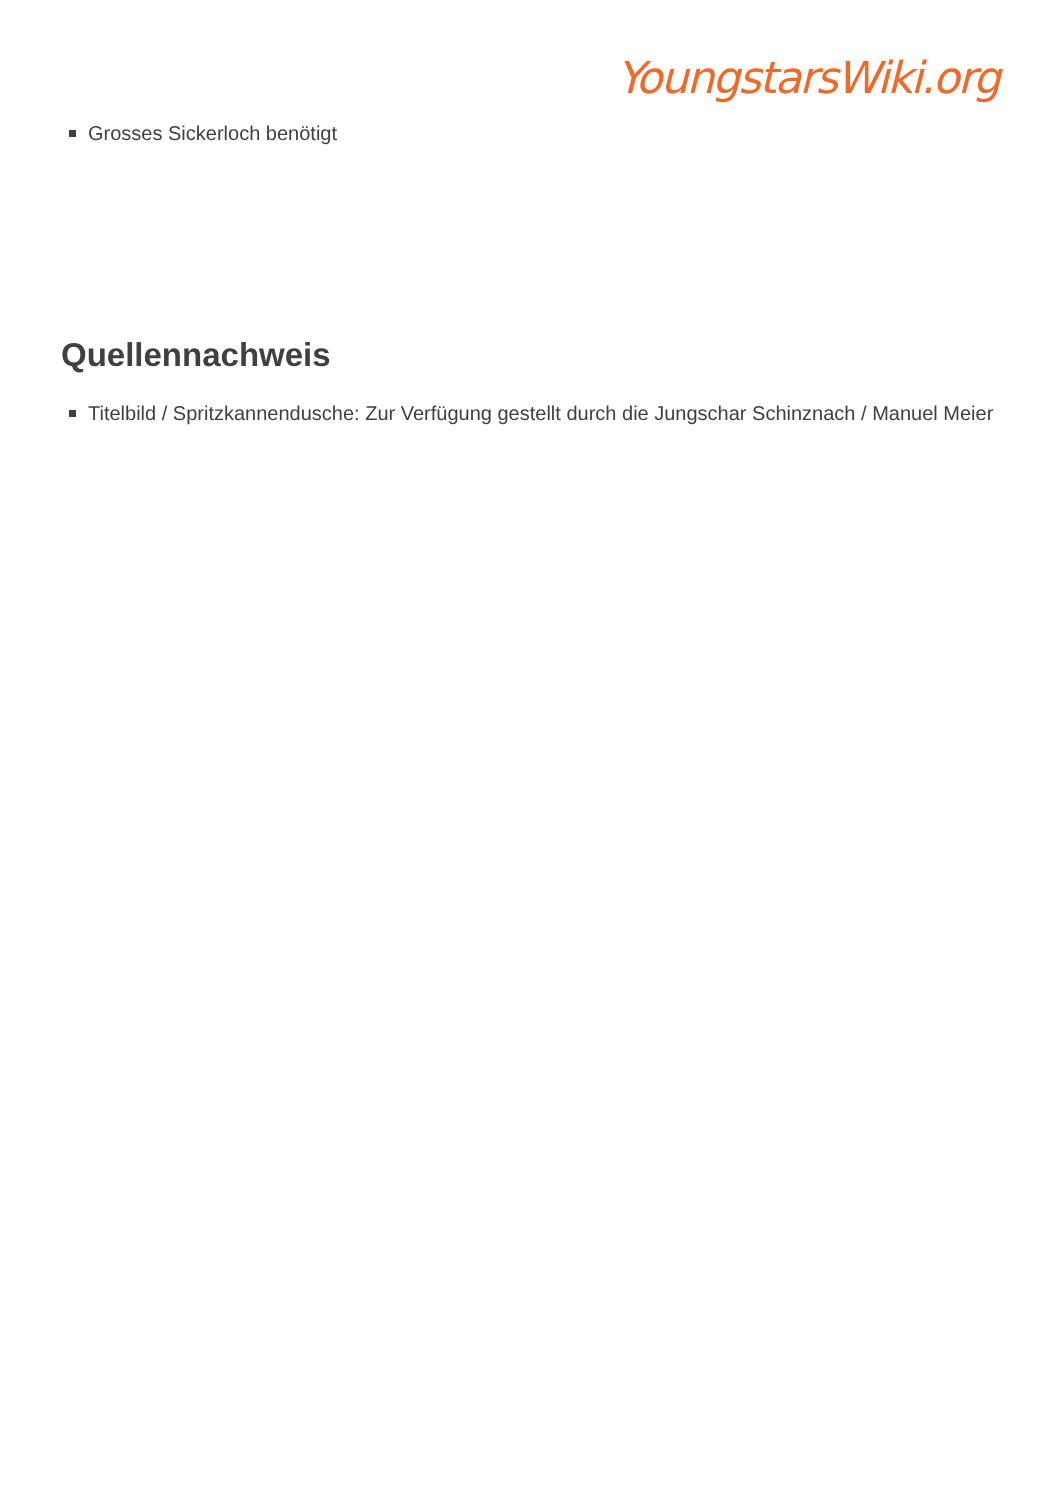YoungstarsWiki.org
Grosses Sickerloch benötigt
Quellennachweis
Titelbild / Spritzkannendusche: Zur Verfügung gestellt durch die Jungschar Schinznach / Manuel Meier